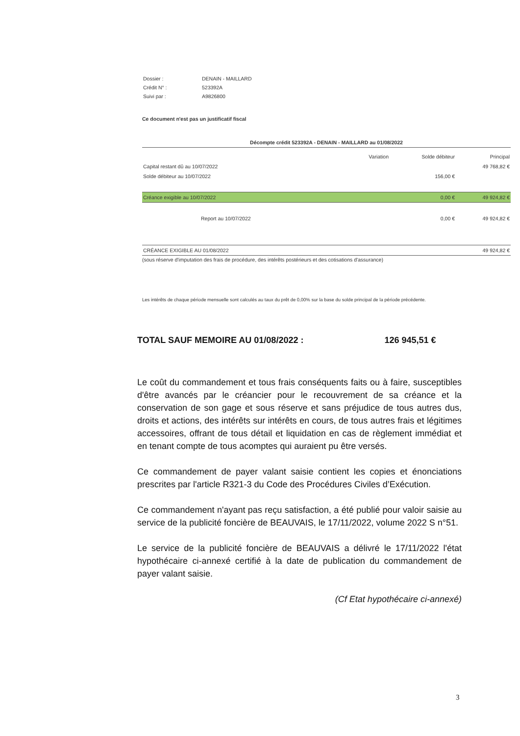| Dossier : | DENAIN - MAILLARD |
| Crédit N° : | 523392A |
| Suivi par : | A9826800 |
Ce document n'est pas un justificatif fiscal
Décompte crédit 523392A - DENAIN - MAILLARD au 01/08/2022
| | Variation | Solde débiteur | Principal |
| --- | --- | --- | --- |
| Capital restant dû au 10/07/2022 | | | 49 768,82 € |
| Solde débiteur au 10/07/2022 | | 156,00 € | |
| Créance exigible au 10/07/2022 | | 0,00 € | 49 924,82 € |
| Report au 10/07/2022 | | 0,00 € | 49 924,82 € |
| CRÉANCE EXIGIBLE AU 01/08/2022 | | | 49 924,82 € |
(sous réserve d'imputation des frais de procédure, des intérêts postérieurs et des cotisations d'assurance)
Les intérêts de chaque période mensuelle sont calculés au taux du prêt de 0,00% sur la base du solde principal de la période précédente.
TOTAL SAUF MEMOIRE AU 01/08/2022 : 126 945,51 €
Le coût du commandement et tous frais conséquents faits ou à faire, susceptibles d'être avancés par le créancier pour le recouvrement de sa créance et la conservation de son gage et sous réserve et sans préjudice de tous autres dus, droits et actions, des intérêts sur intérêts en cours, de tous autres frais et légitimes accessoires, offrant de tous détail et liquidation en cas de règlement immédiat et en tenant compte de tous acomptes qui auraient pu être versés.
Ce commandement de payer valant saisie contient les copies et énonciations prescrites par l'article R321-3 du Code des Procédures Civiles d’Exécution.
Ce commandement n'ayant pas reçu satisfaction, a été publié pour valoir saisie au service de la publicité foncière de BEAUVAIS, le 17/11/2022, volume 2022 S n°51.
Le service de la publicité foncière de BEAUVAIS a délivré le 17/11/2022 l'état hypothécaire ci-annexé certifié à la date de publication du commandement de payer valant saisie.
(Cf Etat hypothécaire ci-annexé)
3